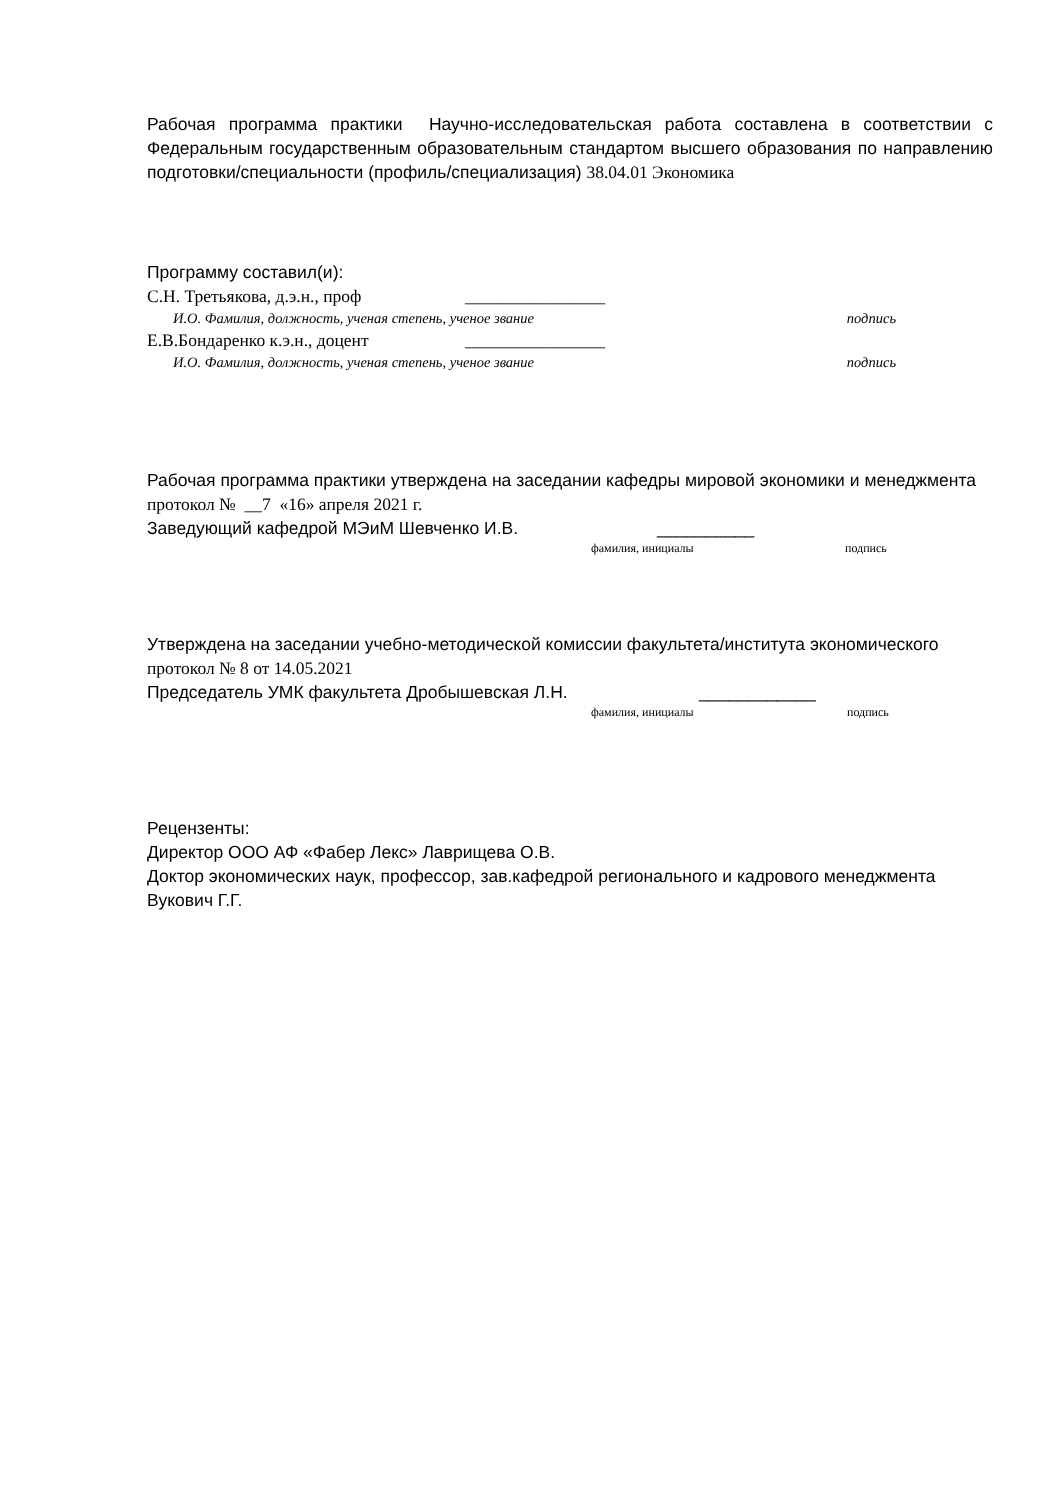Рабочая программа практики Научно-исследовательская работа составлена в соответствии с Федеральным государственным образовательным стандартом высшего образования по направлению подготовки/специальности (профиль/специализация) 38.04.01 Экономика
Программу составил(и):
С.Н. Третьякова, д.э.н., проф ________________
И.О. Фамилия, должность, ученая степень, ученое звание подпись
Е.В.Бондаренко к.э.н., доцент ________________
И.О. Фамилия, должность, ученая степень, ученое звание подпись
Рабочая программа практики утверждена на заседании кафедры мировой экономики и менеджмента
протокол № __7 «16» апреля 2021 г.
Заведующий кафедрой МЭиМ Шевченко И.В. __________
фамилия, инициалы подпись
Утверждена на заседании учебно-методической комиссии факультета/института экономического
протокол № 8 от 14.05.2021
Председатель УМК факультета Дробышевская Л.Н. ____________
фамилия, инициалы подпись
Рецензенты:
Директор ООО АФ «Фабер Лекс» Лаврищева О.В.
Доктор экономических наук, профессор, зав.кафедрой регионального и кадрового менеджмента Вукович Г.Г.